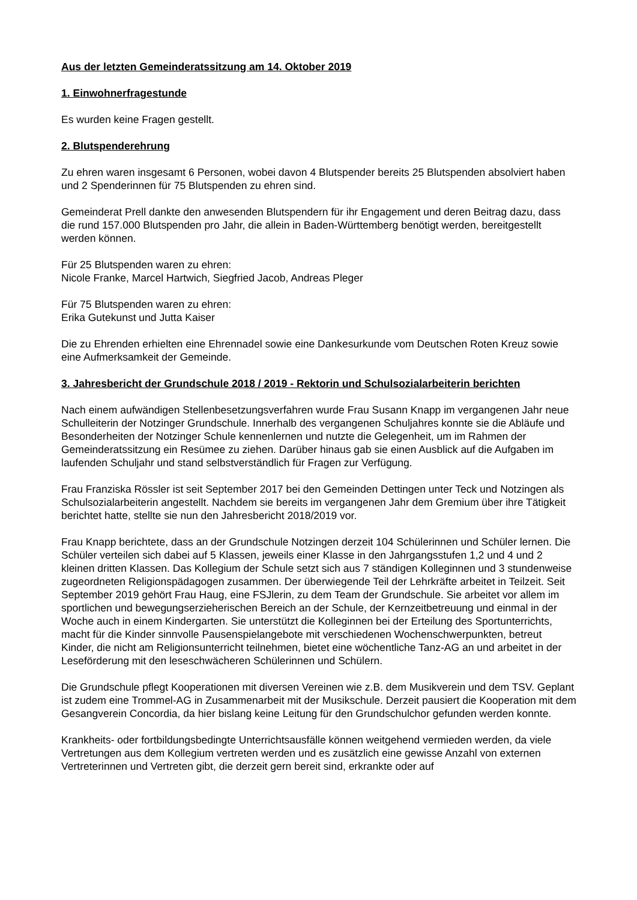Aus der letzten Gemeinderatssitzung am 14. Oktober 2019
1. Einwohnerfragestunde
Es wurden keine Fragen gestellt.
2. Blutspenderehrung
Zu ehren waren insgesamt 6 Personen, wobei davon 4 Blutspender bereits 25 Blutspenden absolviert haben und 2 Spenderinnen für 75 Blutspenden zu ehren sind.
Gemeinderat Prell dankte den anwesenden Blutspendern für ihr Engagement und deren Beitrag dazu, dass die rund 157.000 Blutspenden pro Jahr, die allein in Baden-Württemberg benötigt werden, bereitgestellt werden können.
Für 25 Blutspenden waren zu ehren:
Nicole Franke, Marcel Hartwich, Siegfried Jacob, Andreas Pleger
Für 75 Blutspenden waren zu ehren:
Erika Gutekunst und Jutta Kaiser
Die zu Ehrenden erhielten eine Ehrennadel sowie eine Dankesurkunde vom Deutschen Roten Kreuz sowie eine Aufmerksamkeit der Gemeinde.
3. Jahresbericht der Grundschule 2018 / 2019 - Rektorin und Schulsozialarbeiterin berichten
Nach einem aufwändigen Stellenbesetzungsverfahren wurde Frau Susann Knapp im vergangenen Jahr neue Schulleiterin der Notzinger Grundschule. Innerhalb des vergangenen Schuljahres konnte sie die Abläufe und Besonderheiten der Notzinger Schule kennenlernen und nutzte die Gelegenheit, um im Rahmen der Gemeinderatssitzung ein Resümee zu ziehen. Darüber hinaus gab sie einen Ausblick auf die Aufgaben im laufenden Schuljahr und stand selbstverständlich für Fragen zur Verfügung.
Frau Franziska Rössler ist seit September 2017 bei den Gemeinden Dettingen unter Teck und Notzingen als Schulsozialarbeiterin angestellt. Nachdem sie bereits im vergangenen Jahr dem Gremium über ihre Tätigkeit berichtet hatte, stellte sie nun den Jahresbericht 2018/2019 vor.
Frau Knapp berichtete, dass an der Grundschule Notzingen derzeit 104 Schülerinnen und Schüler lernen. Die Schüler verteilen sich dabei auf 5 Klassen, jeweils einer Klasse in den Jahrgangsstufen 1,2 und 4 und 2 kleinen dritten Klassen. Das Kollegium der Schule setzt sich aus 7 ständigen Kolleginnen und 3 stundenweise zugeordneten Religionspädagogen zusammen. Der überwiegende Teil der Lehrkräfte arbeitet in Teilzeit. Seit September 2019 gehört Frau Haug, eine FSJlerin, zu dem Team der Grundschule. Sie arbeitet vor allem im sportlichen und bewegungserzieherischen Bereich an der Schule, der Kernzeitbetreuung und einmal in der Woche auch in einem Kindergarten. Sie unterstützt die Kolleginnen bei der Erteilung des Sportunterrichts, macht für die Kinder sinnvolle Pausenspielangebote mit verschiedenen Wochenschwerpunkten, betreut Kinder, die nicht am Religionsunterricht teilnehmen, bietet eine wöchentliche Tanz-AG an und arbeitet in der Leseförderung mit den leseschwächeren Schülerinnen und Schülern.
Die Grundschule pflegt Kooperationen mit diversen Vereinen wie z.B. dem Musikverein und dem TSV. Geplant ist zudem eine Trommel-AG in Zusammenarbeit mit der Musikschule. Derzeit pausiert die Kooperation mit dem Gesangverein Concordia, da hier bislang keine Leitung für den Grundschulchor gefunden werden konnte.
Krankheits- oder fortbildungsbedingte Unterrichtsausfälle können weitgehend vermieden werden, da viele Vertretungen aus dem Kollegium vertreten werden und es zusätzlich eine gewisse Anzahl von externen Vertreterinnen und Vertreten gibt, die derzeit gern bereit sind, erkrankte oder auf